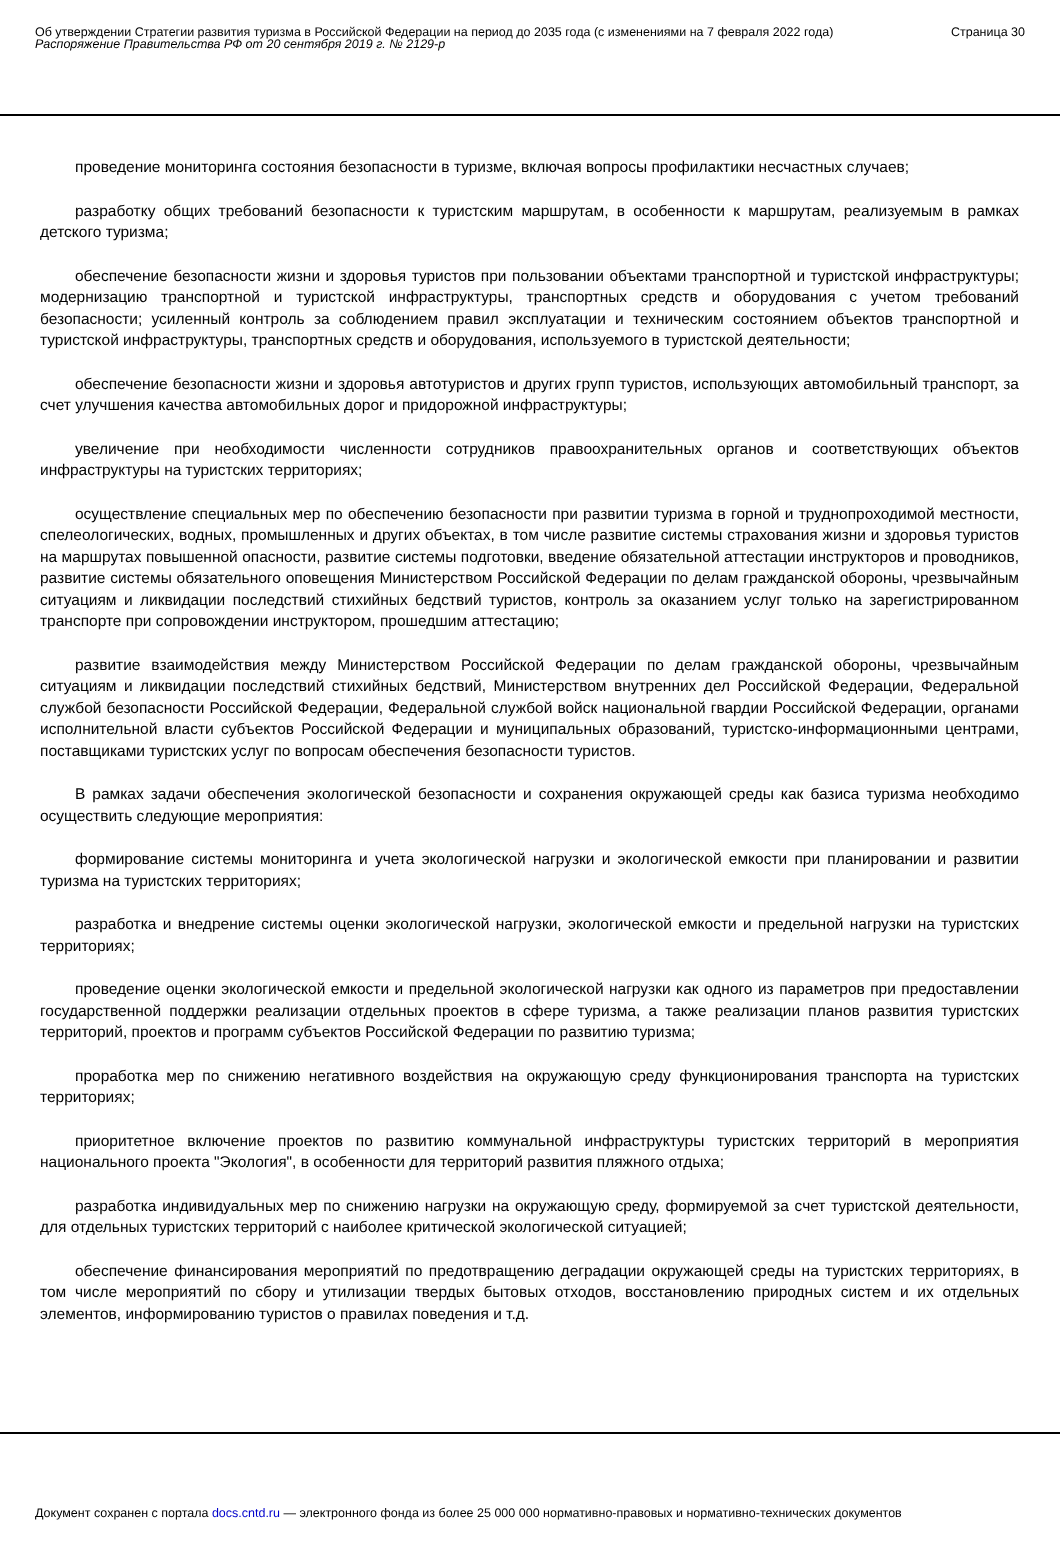Об утверждении Стратегии развития туризма в Российской Федерации на период до 2035 года (с изменениями на 7 февраля 2022 года)
Распоряжение Правительства РФ от 20 сентября 2019 г. № 2129-р
Страница 30
проведение мониторинга состояния безопасности в туризме, включая вопросы профилактики несчастных случаев;
разработку общих требований безопасности к туристским маршрутам, в особенности к маршрутам, реализуемым в рамках детского туризма;
обеспечение безопасности жизни и здоровья туристов при пользовании объектами транспортной и туристской инфраструктуры; модернизацию транспортной и туристской инфраструктуры, транспортных средств и оборудования с учетом требований безопасности; усиленный контроль за соблюдением правил эксплуатации и техническим состоянием объектов транспортной и туристской инфраструктуры, транспортных средств и оборудования, используемого в туристской деятельности;
обеспечение безопасности жизни и здоровья автотуристов и других групп туристов, использующих автомобильный транспорт, за счет улучшения качества автомобильных дорог и придорожной инфраструктуры;
увеличение при необходимости численности сотрудников правоохранительных органов и соответствующих объектов инфраструктуры на туристских территориях;
осуществление специальных мер по обеспечению безопасности при развитии туризма в горной и труднопроходимой местности, спелеологических, водных, промышленных и других объектах, в том числе развитие системы страхования жизни и здоровья туристов на маршрутах повышенной опасности, развитие системы подготовки, введение обязательной аттестации инструкторов и проводников, развитие системы обязательного оповещения Министерством Российской Федерации по делам гражданской обороны, чрезвычайным ситуациям и ликвидации последствий стихийных бедствий туристов, контроль за оказанием услуг только на зарегистрированном транспорте при сопровождении инструктором, прошедшим аттестацию;
развитие взаимодействия между Министерством Российской Федерации по делам гражданской обороны, чрезвычайным ситуациям и ликвидации последствий стихийных бедствий, Министерством внутренних дел Российской Федерации, Федеральной службой безопасности Российской Федерации, Федеральной службой войск национальной гвардии Российской Федерации, органами исполнительной власти субъектов Российской Федерации и муниципальных образований, туристско-информационными центрами, поставщиками туристских услуг по вопросам обеспечения безопасности туристов.
В рамках задачи обеспечения экологической безопасности и сохранения окружающей среды как базиса туризма необходимо осуществить следующие мероприятия:
формирование системы мониторинга и учета экологической нагрузки и экологической емкости при планировании и развитии туризма на туристских территориях;
разработка и внедрение системы оценки экологической нагрузки, экологической емкости и предельной нагрузки на туристских территориях;
проведение оценки экологической емкости и предельной экологической нагрузки как одного из параметров при предоставлении государственной поддержки реализации отдельных проектов в сфере туризма, а также реализации планов развития туристских территорий, проектов и программ субъектов Российской Федерации по развитию туризма;
проработка мер по снижению негативного воздействия на окружающую среду функционирования транспорта на туристских территориях;
приоритетное включение проектов по развитию коммунальной инфраструктуры туристских территорий в мероприятия национального проекта "Экология", в особенности для территорий развития пляжного отдыха;
разработка индивидуальных мер по снижению нагрузки на окружающую среду, формируемой за счет туристской деятельности, для отдельных туристских территорий с наиболее критической экологической ситуацией;
обеспечение финансирования мероприятий по предотвращению деградации окружающей среды на туристских территориях, в том числе мероприятий по сбору и утилизации твердых бытовых отходов, восстановлению природных систем и их отдельных элементов, информированию туристов о правилах поведения и т.д.
Документ сохранен с портала docs.cntd.ru — электронного фонда из более 25 000 000 нормативно-правовых и нормативно-технических документов